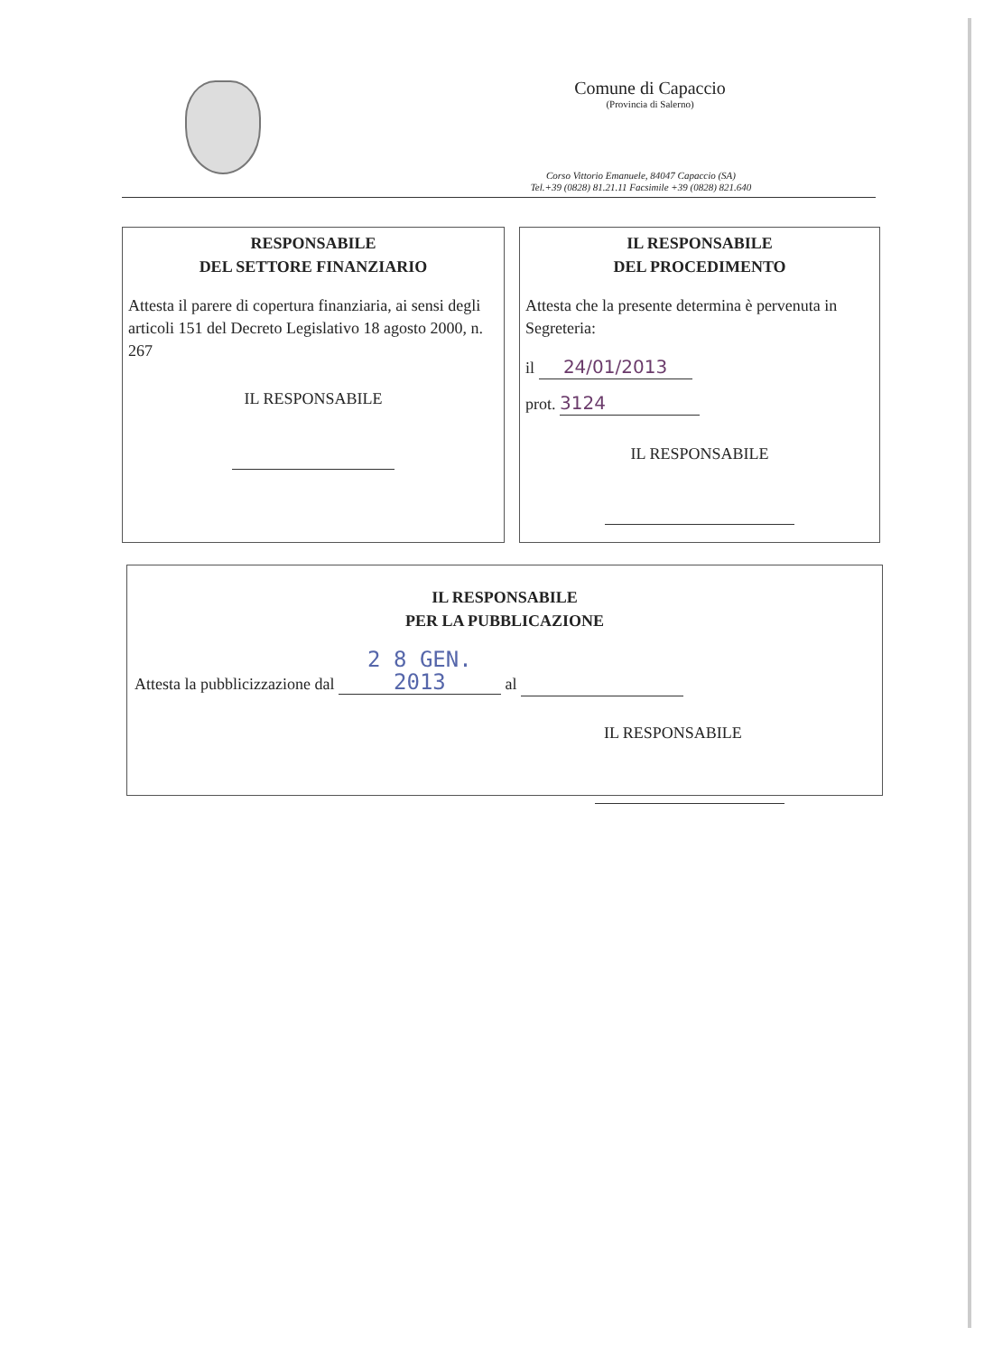Comune di Capaccio
(Provincia di Salerno)
Corso Vittorio Emanuele, 84047 Capaccio (SA)
Tel.+39 (0828) 81.21.11 Facsimile +39 (0828) 821.640
RESPONSABILE
DEL SETTORE FINANZIARIO
Attesta il parere di copertura finanziaria, ai sensi degli articoli 151 del Decreto Legislativo 18 agosto 2000, n. 267
IL RESPONSABILE
IL RESPONSABILE
DEL PROCEDIMENTO
Attesta che la presente determina è pervenuta in Segreteria:
il 24/01/2013
prot. 3124
IL RESPONSABILE
IL RESPONSABILE
PER LA PUBBLICAZIONE
Attesta la pubblicizzazione dal 2 8 GEN. 2013 al
IL RESPONSABILE